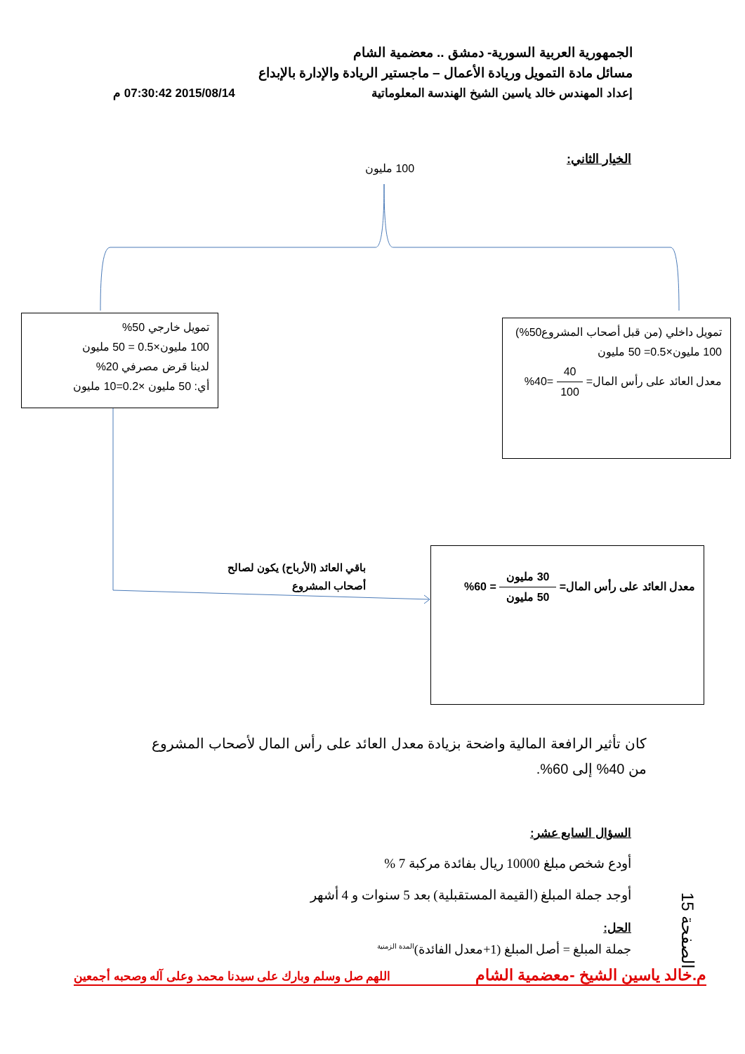الجمهورية العربية السورية- دمشق .. معضمية الشام
مسائل مادة التمويل وريادة الأعمال – ماجستير الريادة والإدارة بالإبداع
إعداد المهندس خالد ياسين الشيخ الهندسة المعلوماتية 2015/08/14 07:30:42 م
الخيار الثاني:
100 مليون
تمويل خارجي 50%
100 مليون×0.5 = 50 مليون
لدينا قرض مصرفي 20%
أي: 50 مليون ×0.2=10 مليون
تمويل داخلي (من قبل أصحاب المشروع50%)
100 مليون×0.5= 50 مليون
معدل العائد على رأس المال= 40 100 =40%
باقي العائد (الأرباح) يكون لصالح أصحاب المشروع
معدل العائد على رأس المال= 30 مليون 50 مليون = 60%
كان تأثير الرافعة المالية واضحة بزيادة معدل العائد على رأس المال لأصحاب المشروع من 40% إلى 60%.
السؤال السابع عشر:
أودع شخص مبلغ 10000 ريال بفائدة مركبة 7 %
أوجد جملة المبلغ (القيمة المستقبلية) بعد 5 سنوات و 4 أشهر
الحل:
جملة المبلغ = أصل المبلغ (1+معدل الفائدة)<sup>المدة الزمنية</sup>
الصفحة 15
م.خالد ياسين الشيخ -معضمية الشام اللهم صل وسلم وبارك على سيدنا محمد وعلى آله وصحبه أجمعين